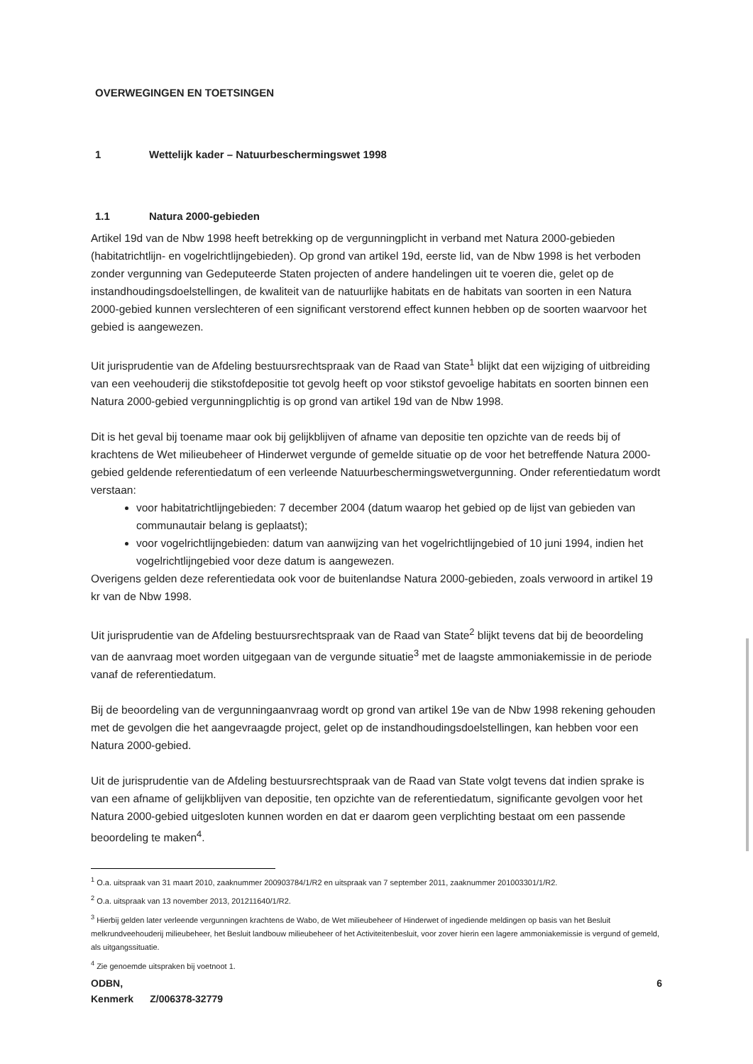OVERWEGINGEN EN TOETSINGEN
1 Wettelijk kader – Natuurbeschermingswet 1998
1.1 Natura 2000-gebieden
Artikel 19d van de Nbw 1998 heeft betrekking op de vergunningplicht in verband met Natura 2000-gebieden (habitatrichtlijn- en vogelrichtlijngebieden). Op grond van artikel 19d, eerste lid, van de Nbw 1998 is het verboden zonder vergunning van Gedeputeerde Staten projecten of andere handelingen uit te voeren die, gelet op de instandhoudingsdoelstellingen, de kwaliteit van de natuurlijke habitats en de habitats van soorten in een Natura 2000-gebied kunnen verslechteren of een significant verstorend effect kunnen hebben op de soorten waarvoor het gebied is aangewezen.
Uit jurisprudentie van de Afdeling bestuursrechtspraak van de Raad van State<sup>1</sup> blijkt dat een wijziging of uitbreiding van een veehouderij die stikstofdepositie tot gevolg heeft op voor stikstof gevoelige habitats en soorten binnen een Natura 2000-gebied vergunningplichtig is op grond van artikel 19d van de Nbw 1998.
Dit is het geval bij toename maar ook bij gelijkblijven of afname van depositie ten opzichte van de reeds bij of krachtens de Wet milieubeheer of Hinderwet vergunde of gemelde situatie op de voor het betreffende Natura 2000-gebied geldende referentiedatum of een verleende Natuurbeschermingswetvergunning. Onder referentiedatum wordt verstaan:
voor habitatrichtlijngebieden: 7 december 2004 (datum waarop het gebied op de lijst van gebieden van communautair belang is geplaatst);
voor vogelrichtlijngebieden: datum van aanwijzing van het vogelrichtlijngebied of 10 juni 1994, indien het vogelrichtlijngebied voor deze datum is aangewezen.
Overigens gelden deze referentiedata ook voor de buitenlandse Natura 2000-gebieden, zoals verwoord in artikel 19 kr van de Nbw 1998.
Uit jurisprudentie van de Afdeling bestuursrechtspraak van de Raad van State<sup>2</sup> blijkt tevens dat bij de beoordeling van de aanvraag moet worden uitgegaan van de vergunde situatie<sup>3</sup> met de laagste ammoniakemissie in de periode vanaf de referentiedatum.
Bij de beoordeling van de vergunningaanvraag wordt op grond van artikel 19e van de Nbw 1998 rekening gehouden met de gevolgen die het aangevraagde project, gelet op de instandhoudingsdoelstellingen, kan hebben voor een Natura 2000-gebied.
Uit de jurisprudentie van de Afdeling bestuursrechtspraak van de Raad van State volgt tevens dat indien sprake is van een afname of gelijkblijven van depositie, ten opzichte van de referentiedatum, significante gevolgen voor het Natura 2000-gebied uitgesloten kunnen worden en dat er daarom geen verplichting bestaat om een passende beoordeling te maken<sup>4</sup>.
<sup>1</sup> O.a. uitspraak van 31 maart 2010, zaaknummer 200903784/1/R2 en uitspraak van 7 september 2011, zaaknummer 201003301/1/R2.
<sup>2</sup> O.a. uitspraak van 13 november 2013, 201211640/1/R2.
<sup>3</sup> Hierbij gelden later verleende vergunningen krachtens de Wabo, de Wet milieubeheer of Hinderwet of ingediende meldingen op basis van het Besluit melkrundveehouderij milieubeheer, het Besluit landbouw milieubeheer of het Activiteitenbesluit, voor zover hierin een lagere ammoniakemissie is vergund of gemeld, als uitgangssituatie.
<sup>4</sup> Zie genoemde uitspraken bij voetnoot 1.
ODBN, 6
Kenmerk Z/006378-32779